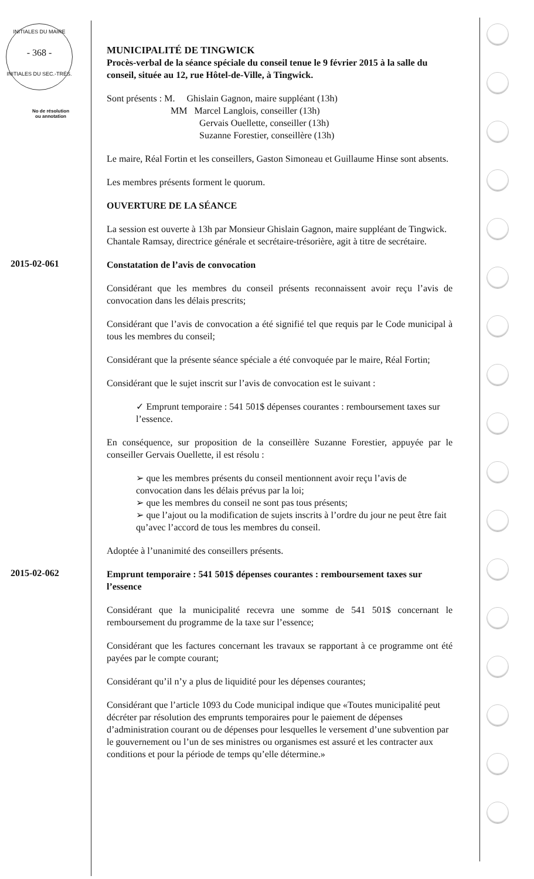INITIALES DU MAIRE
- 368 -
INITIALES DU SEC.-TRÉS.
No de résolution
ou annotation
MUNICIPALITÉ DE TINGWICK
Procès-verbal de la séance spéciale du conseil tenue le 9 février 2015 à la salle du conseil, située au 12, rue Hôtel-de-Ville, à Tingwick.
Sont présents : M. Ghislain Gagnon, maire suppléant (13h)
MM Marcel Langlois, conseiller (13h)
Gervais Ouellette, conseiller (13h)
Suzanne Forestier, conseillère (13h)
Le maire, Réal Fortin et les conseillers, Gaston Simoneau et Guillaume Hinse sont absents.
Les membres présents forment le quorum.
OUVERTURE DE LA SÉANCE
La session est ouverte à 13h par Monsieur Ghislain Gagnon, maire suppléant de Tingwick.
Chantale Ramsay, directrice générale et secrétaire-trésorière, agit à titre de secrétaire.
2015-02-061
Constatation de l’avis de convocation
Considérant que les membres du conseil présents reconnaissent avoir reçu l’avis de convocation dans les délais prescrits;
Considérant que l’avis de convocation a été signifié tel que requis par le Code municipal à tous les membres du conseil;
Considérant que la présente séance spéciale a été convoquée par le maire, Réal Fortin;
Considérant que le sujet inscrit sur l’avis de convocation est le suivant :
✓ Emprunt temporaire : 541 501$ dépenses courantes : remboursement taxes sur l’essence.
En conséquence, sur proposition de la conseillère Suzanne Forestier, appuyée par le conseiller Gervais Ouellette, il est résolu :
➢ que les membres présents du conseil mentionnent avoir reçu l’avis de convocation dans les délais prévus par la loi;
➢ que les membres du conseil ne sont pas tous présents;
➢ que l’ajout ou la modification de sujets inscrits à l’ordre du jour ne peut être fait qu’avec l’accord de tous les membres du conseil.
Adoptée à l’unanimité des conseillers présents.
2015-02-062
Emprunt temporaire : 541 501$ dépenses courantes : remboursement taxes sur l’essence
Considérant que la municipalité recevra une somme de 541 501$ concernant le remboursement du programme de la taxe sur l’essence;
Considérant que les factures concernant les travaux se rapportant à ce programme ont été payées par le compte courant;
Considérant qu’il n’y a plus de liquidité pour les dépenses courantes;
Considérant que l’article 1093 du Code municipal indique que «Toutes municipalité peut décréter par résolution des emprunts temporaires pour le paiement de dépenses d’administration courant ou de dépenses pour lesquelles le versement d’une subvention par le gouvernement ou l’un de ses ministres ou organismes est assuré et les contracter aux conditions et pour la période de temps qu’elle détermine.»